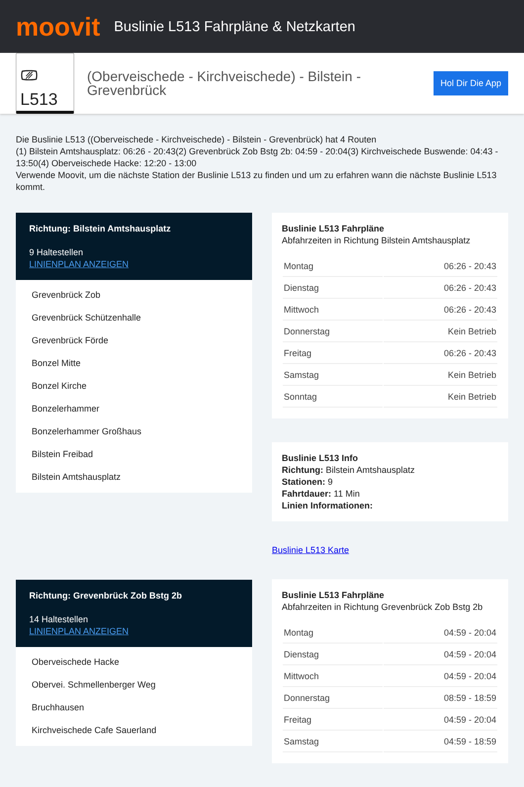moovit
Buslinie L513 Fahrpläne & Netzkarten
⎚ L513
(Oberveischede - Kirchveischede) - Bilstein - Grevenbrück
Hol Dir Die App
Die Buslinie L513 ((Oberveischede - Kirchveischede) - Bilstein - Grevenbrück) hat 4 Routen
(1) Bilstein Amtshausplatz: 06:26 - 20:43(2) Grevenbrück Zob Bstg 2b: 04:59 - 20:04(3) Kirchveischede Buswende: 04:43 - 13:50(4) Oberveischede Hacke: 12:20 - 13:00
Verwende Moovit, um die nächste Station der Buslinie L513 zu finden und um zu erfahren wann die nächste Buslinie L513 kommt.
Richtung: Bilstein Amtshausplatz
9 Haltestellen
LINIENPLAN ANZEIGEN
Grevenbrück Zob
Grevenbrück Schützenhalle
Grevenbrück Förde
Bonzel Mitte
Bonzel Kirche
Bonzelerhammer
Bonzelerhammer Großhaus
Bilstein Freibad
Bilstein Amtshausplatz
Richtung: Grevenbrück Zob Bstg 2b
14 Haltestellen
LINIENPLAN ANZEIGEN
Oberveischede Hacke
Obervei. Schmellenberger Weg
Bruchhausen
Kirchveischede Cafe Sauerland
Buslinie L513 Fahrpläne
Abfahrzeiten in Richtung Bilstein Amtshausplatz
| Montag | 06:26 - 20:43 |
| Dienstag | 06:26 - 20:43 |
| Mittwoch | 06:26 - 20:43 |
| Donnerstag | Kein Betrieb |
| Freitag | 06:26 - 20:43 |
| Samstag | Kein Betrieb |
| Sonntag | Kein Betrieb |
Buslinie L513 Info
Richtung: Bilstein Amtshausplatz
Stationen: 9
Fahrtdauer: 11 Min
Linien Informationen:
Buslinie L513 Karte
Buslinie L513 Fahrpläne
Abfahrzeiten in Richtung Grevenbrück Zob Bstg 2b
| Montag | 04:59 - 20:04 |
| Dienstag | 04:59 - 20:04 |
| Mittwoch | 04:59 - 20:04 |
| Donnerstag | 08:59 - 18:59 |
| Freitag | 04:59 - 20:04 |
| Samstag | 04:59 - 18:59 |